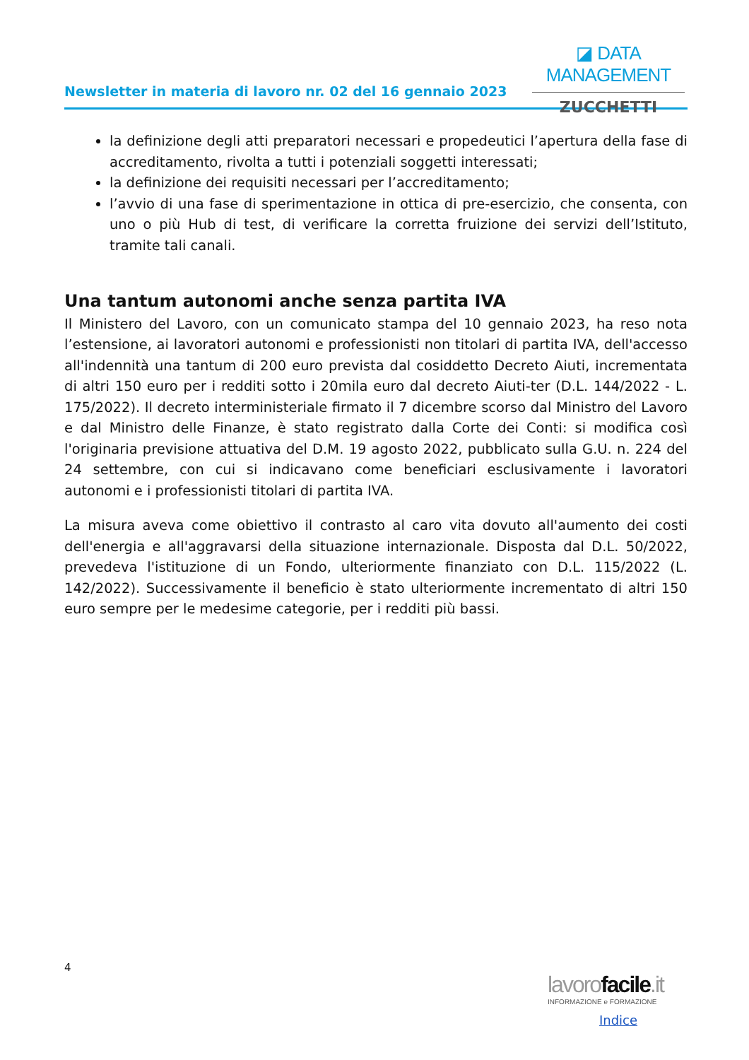Newsletter in materia di lavoro nr. 02 del 16 gennaio 2023
◪ DATA MANAGEMENT
ZUCCHETTI
la definizione degli atti preparatori necessari e propedeutici l’apertura della fase di accreditamento, rivolta a tutti i potenziali soggetti interessati;
la definizione dei requisiti necessari per l’accreditamento;
l’avvio di una fase di sperimentazione in ottica di pre-esercizio, che consenta, con uno o più Hub di test, di verificare la corretta fruizione dei servizi dell’Istituto, tramite tali canali.
Una tantum autonomi anche senza partita IVA
Il Ministero del Lavoro, con un comunicato stampa del 10 gennaio 2023, ha reso nota l’estensione, ai lavoratori autonomi e professionisti non titolari di partita IVA, dell'accesso all'indennità una tantum di 200 euro prevista dal cosiddetto Decreto Aiuti, incrementata di altri 150 euro per i redditi sotto i 20mila euro dal decreto Aiuti-ter (D.L. 144/2022 - L. 175/2022). Il decreto interministeriale firmato il 7 dicembre scorso dal Ministro del Lavoro e dal Ministro delle Finanze, è stato registrato dalla Corte dei Conti: si modifica così l'originaria previsione attuativa del D.M. 19 agosto 2022, pubblicato sulla G.U. n. 224 del 24 settembre, con cui si indicavano come beneficiari esclusivamente i lavoratori autonomi e i professionisti titolari di partita IVA.
La misura aveva come obiettivo il contrasto al caro vita dovuto all'aumento dei costi dell'energia e all'aggravarsi della situazione internazionale. Disposta dal D.L. 50/2022, prevedeva l'istituzione di un Fondo, ulteriormente finanziato con D.L. 115/2022 (L. 142/2022). Successivamente il beneficio è stato ulteriormente incrementato di altri 150 euro sempre per le medesime categorie, per i redditi più bassi.
4
lavorofacile.it
INFORMAZIONE e FORMAZIONE
Indice